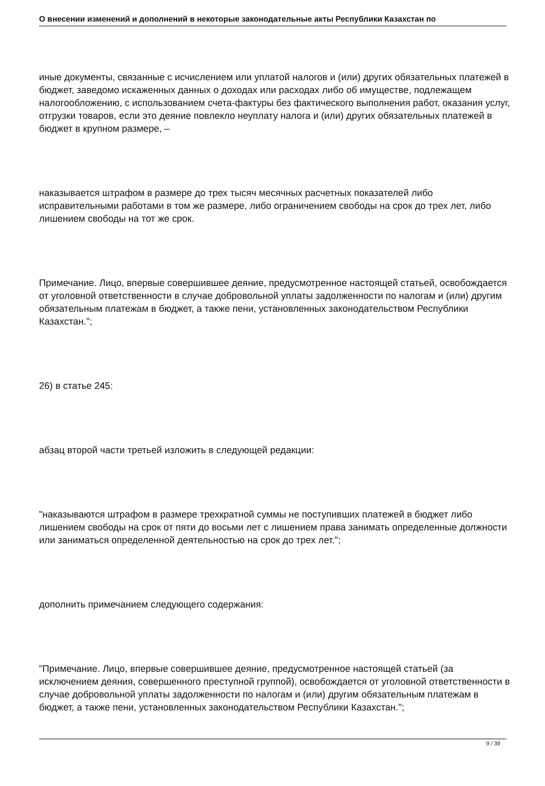О внесении изменений и дополнений в некоторые законодательные акты Республики Казахстан по
иные документы, связанные с исчислением или уплатой налогов и (или) других обязательных платежей в бюджет, заведомо искаженных данных о доходах или расходах либо об имуществе, подлежащем налогообложению, с использованием счета-фактуры без фактического выполнения работ, оказания услуг, отгрузки товаров, если это деяние повлекло неуплату налога и (или) других обязательных платежей в бюджет в крупном размере, –
наказывается штрафом в размере до трех тысяч месячных расчетных показателей либо исправительными работами в том же размере, либо ограничением свободы на срок до трех лет, либо лишением свободы на тот же срок.
Примечание. Лицо, впервые совершившее деяние, предусмотренное настоящей статьей, освобождается от уголовной ответственности в случае добровольной уплаты задолженности по налогам и (или) другим обязательным платежам в бюджет, а также пени, установленных законодательством Республики Казахстан.";
26) в статье 245:
абзац второй части третьей изложить в следующей редакции:
"наказываются штрафом в размере трехкратной суммы не поступивших платежей в бюджет либо лишением свободы на срок от пяти до восьми лет с лишением права занимать определенные должности или заниматься определенной деятельностью на срок до трех лет.";
дополнить примечанием следующего содержания:
"Примечание. Лицо, впервые совершившее деяние, предусмотренное настоящей статьей (за исключением деяния, совершенного преступной группой), освобождается от уголовной ответственности в случае добровольной уплаты задолженности по налогам и (или) другим обязательным платежам в бюджет, а также пени, установленных законодательством Республики Казахстан.";
9 / 39